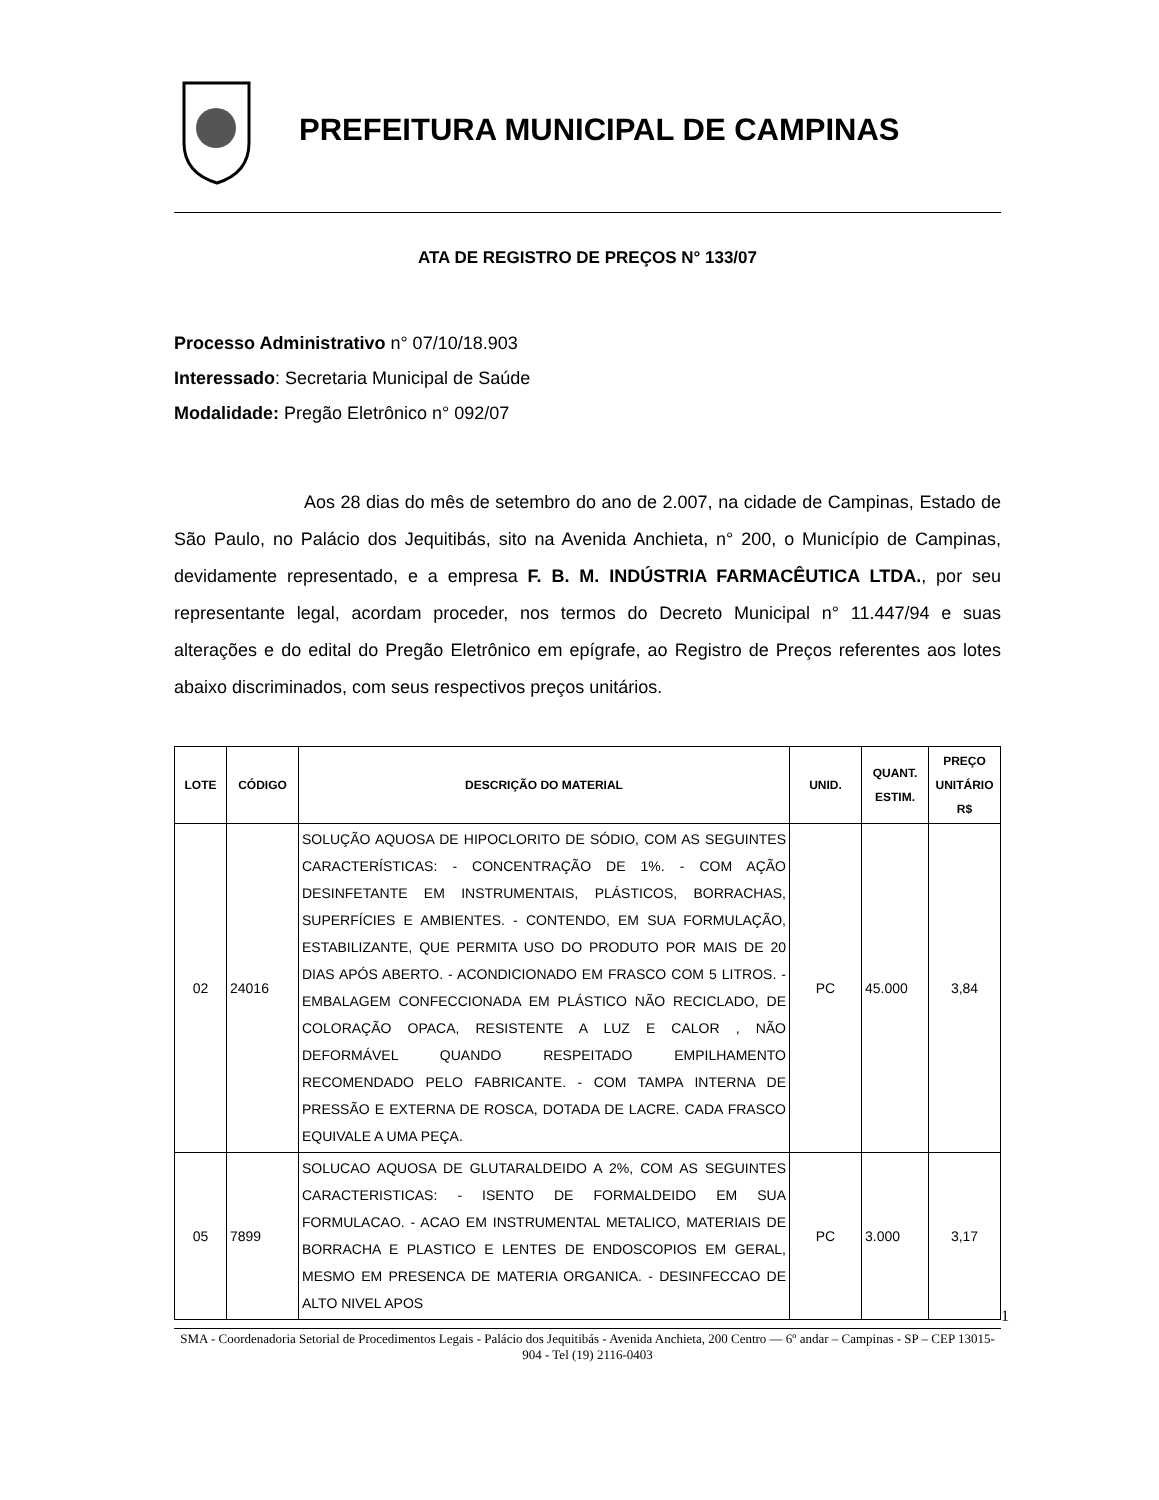PREFEITURA MUNICIPAL DE CAMPINAS
ATA DE REGISTRO DE PREÇOS N° 133/07
Processo Administrativo n° 07/10/18.903
Interessado: Secretaria Municipal de Saúde
Modalidade: Pregão Eletrônico n° 092/07
Aos 28 dias do mês de setembro do ano de 2.007, na cidade de Campinas, Estado de São Paulo, no Palácio dos Jequitibás, sito na Avenida Anchieta, n° 200, o Município de Campinas, devidamente representado, e a empresa F. B. M. INDÚSTRIA FARMACÊUTICA LTDA., por seu representante legal, acordam proceder, nos termos do Decreto Municipal n° 11.447/94 e suas alterações e do edital do Pregão Eletrônico em epígrafe, ao Registro de Preços referentes aos lotes abaixo discriminados, com seus respectivos preços unitários.
| LOTE | CÓDIGO | DESCRIÇÃO DO MATERIAL | UNID. | QUANT. ESTIM. | PREÇO UNITÁRIO R$ |
| --- | --- | --- | --- | --- | --- |
| 02 | 24016 | SOLUÇÃO AQUOSA DE HIPOCLORITO DE SÓDIO, COM AS SEGUINTES CARACTERÍSTICAS: - CONCENTRAÇÃO DE 1%. - COM AÇÃO DESINFETANTE EM INSTRUMENTAIS, PLÁSTICOS, BORRACHAS, SUPERFÍCIES E AMBIENTES. - CONTENDO, EM SUA FORMULAÇÃO, ESTABILIZANTE, QUE PERMITA USO DO PRODUTO POR MAIS DE 20 DIAS APÓS ABERTO. - ACONDICIONADO EM FRASCO COM 5 LITROS. - EMBALAGEM CONFECCIONADA EM PLÁSTICO NÃO RECICLADO, DE COLORAÇÃO OPACA, RESISTENTE A LUZ E CALOR , NÃO DEFORMÁVEL QUANDO RESPEITADO EMPILHAMENTO RECOMENDADO PELO FABRICANTE. - COM TAMPA INTERNA DE PRESSÃO E EXTERNA DE ROSCA, DOTADA DE LACRE. CADA FRASCO EQUIVALE A UMA PEÇA. | PC | 45.000 | 3,84 |
| 05 | 7899 | SOLUCAO AQUOSA DE GLUTARALDEIDO A 2%, COM AS SEGUINTES CARACTERISTICAS: - ISENTO DE FORMALDEIDO EM SUA FORMULACAO. - ACAO EM INSTRUMENTAL METALICO, MATERIAIS DE BORRACHA E PLASTICO E LENTES DE ENDOSCOPIOS EM GERAL, MESMO EM PRESENCA DE MATERIA ORGANICA. - DESINFECCAO DE ALTO NIVEL APOS | PC | 3.000 | 3,17 |
1
SMA - Coordenadoria Setorial de Procedimentos Legais - Palácio dos Jequitibás - Avenida Anchieta, 200 Centro –– 6º andar – Campinas - SP – CEP 13015-904 - Tel (19) 2116-0403